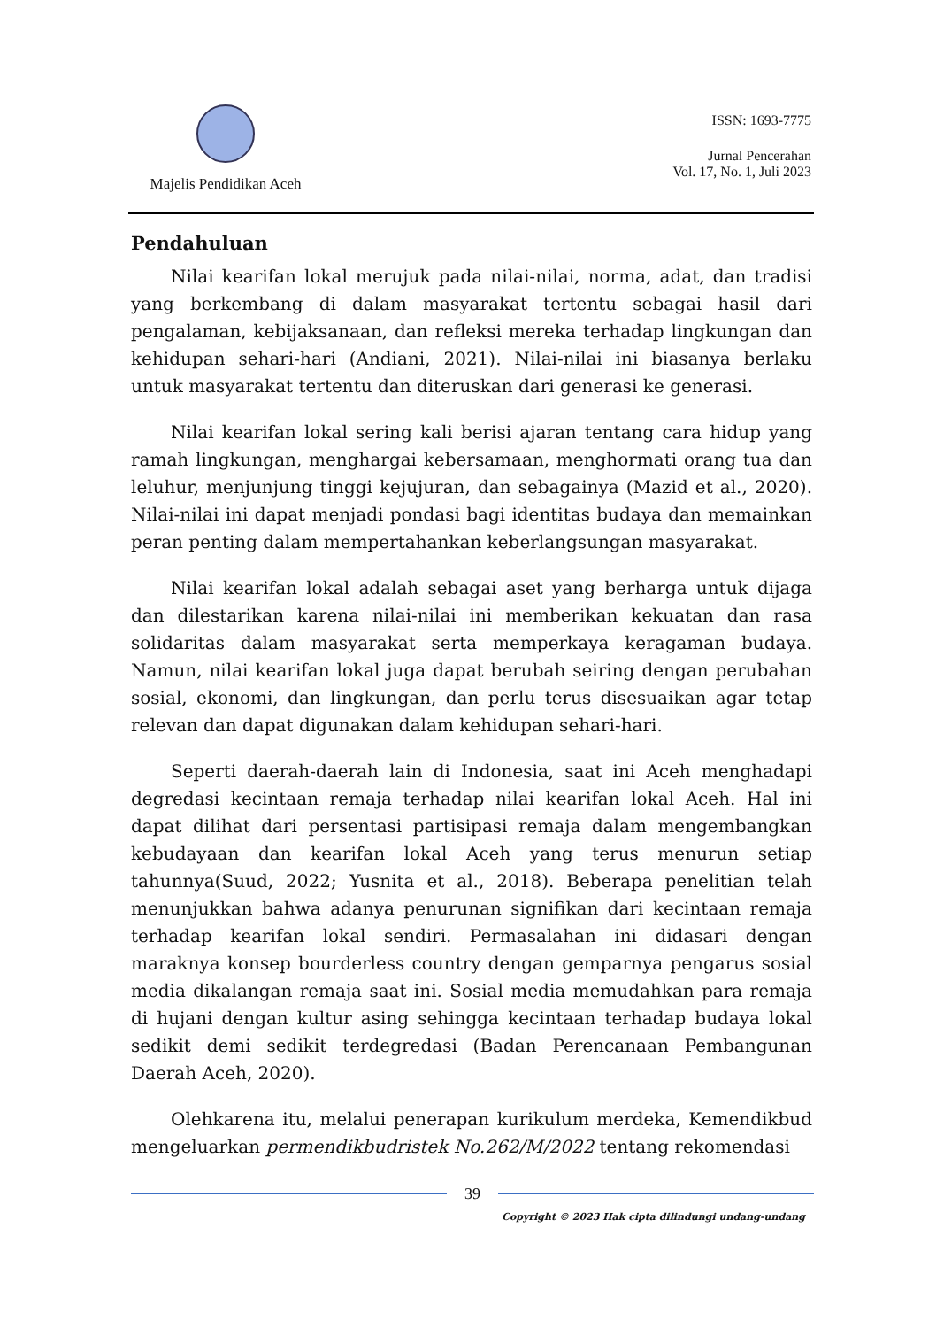Majelis Pendidikan Aceh
ISSN: 1693-7775
Jurnal Pencerahan
Vol. 17, No. 1, Juli 2023
Pendahuluan
Nilai kearifan lokal merujuk pada nilai-nilai, norma, adat, dan tradisi yang berkembang di dalam masyarakat tertentu sebagai hasil dari pengalaman, kebijaksanaan, dan refleksi mereka terhadap lingkungan dan kehidupan sehari-hari (Andiani, 2021). Nilai-nilai ini biasanya berlaku untuk masyarakat tertentu dan diteruskan dari generasi ke generasi.
Nilai kearifan lokal sering kali berisi ajaran tentang cara hidup yang ramah lingkungan, menghargai kebersamaan, menghormati orang tua dan leluhur, menjunjung tinggi kejujuran, dan sebagainya (Mazid et al., 2020). Nilai-nilai ini dapat menjadi pondasi bagi identitas budaya dan memainkan peran penting dalam mempertahankan keberlangsungan masyarakat.
Nilai kearifan lokal adalah sebagai aset yang berharga untuk dijaga dan dilestarikan karena nilai-nilai ini memberikan kekuatan dan rasa solidaritas dalam masyarakat serta memperkaya keragaman budaya. Namun, nilai kearifan lokal juga dapat berubah seiring dengan perubahan sosial, ekonomi, dan lingkungan, dan perlu terus disesuaikan agar tetap relevan dan dapat digunakan dalam kehidupan sehari-hari.
Seperti daerah-daerah lain di Indonesia, saat ini Aceh menghadapi degredasi kecintaan remaja terhadap nilai kearifan lokal Aceh. Hal ini dapat dilihat dari persentasi partisipasi remaja dalam mengembangkan kebudayaan dan kearifan lokal Aceh yang terus menurun setiap tahunnya(Suud, 2022; Yusnita et al., 2018). Beberapa penelitian telah menunjukkan bahwa adanya penurunan signifikan dari kecintaan remaja terhadap kearifan lokal sendiri. Permasalahan ini didasari dengan maraknya konsep bourderless country dengan gemparnya pengarus sosial media dikalangan remaja saat ini. Sosial media memudahkan para remaja di hujani dengan kultur asing sehingga kecintaan terhadap budaya lokal sedikit demi sedikit terdegredasi (Badan Perencanaan Pembangunan Daerah Aceh, 2020).
Olehkarena itu, melalui penerapan kurikulum merdeka, Kemendikbud mengeluarkan permendikbudristek No.262/M/2022 tentang rekomendasi
39
Copyright © 2023 Hak cipta dilindungi undang-undang